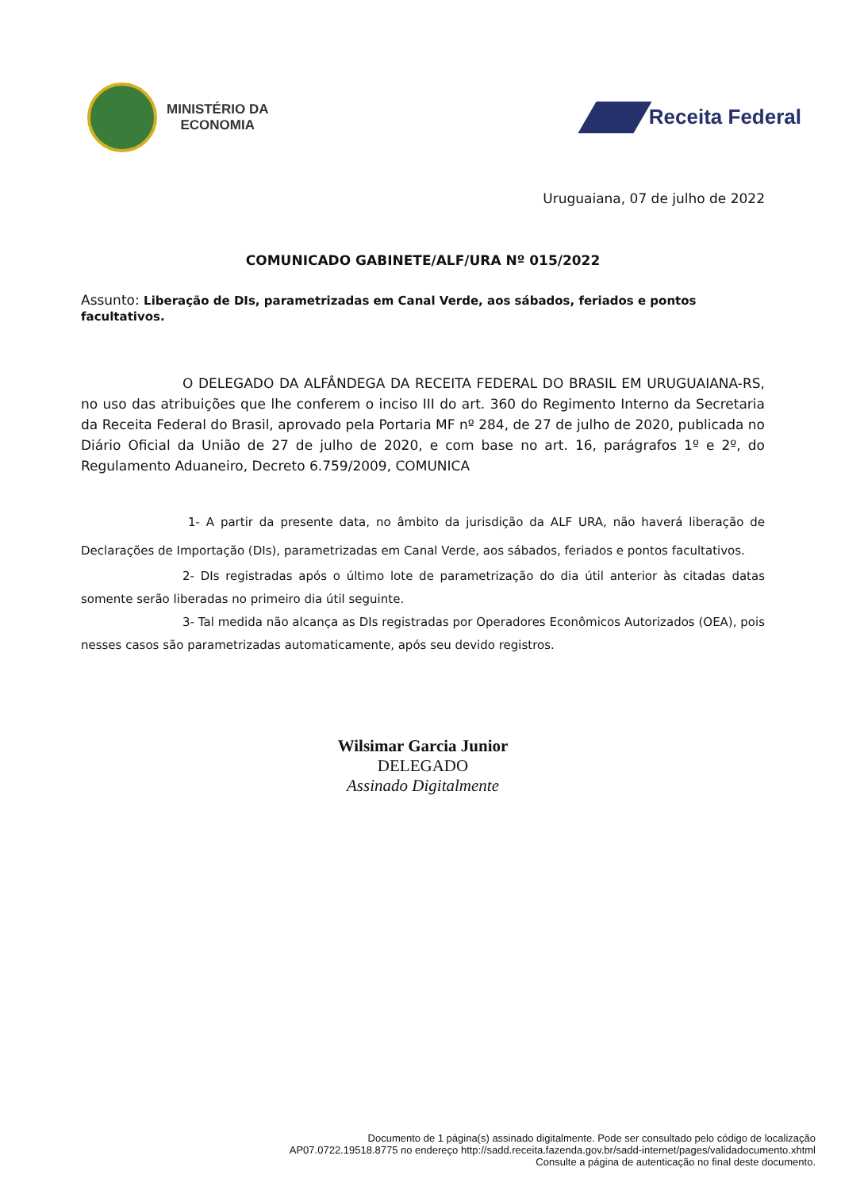MINISTÉRIO DA
ECONOMIA
Receita Federal
Uruguaiana, 07 de julho de 2022
COMUNICADO GABINETE/ALF/URA Nº 015/2022
Assunto: Liberação de DIs, parametrizadas em Canal Verde, aos sábados, feriados e pontos facultativos.
O DELEGADO DA ALFÂNDEGA DA RECEITA FEDERAL DO BRASIL EM URUGUAIANA-RS, no uso das atribuições que lhe conferem o inciso III do art. 360 do Regimento Interno da Secretaria da Receita Federal do Brasil, aprovado pela Portaria MF nº 284, de 27 de julho de 2020, publicada no Diário Oficial da União de 27 de julho de 2020, e com base no art. 16, parágrafos 1º e 2º, do Regulamento Aduaneiro, Decreto 6.759/2009, COMUNICA
1- A partir da presente data, no âmbito da jurisdição da ALF URA, não haverá liberação de Declarações de Importação (DIs), parametrizadas em Canal Verde, aos sábados, feriados e pontos facultativos.
2- DIs registradas após o último lote de parametrização do dia útil anterior às citadas datas somente serão liberadas no primeiro dia útil seguinte.
3- Tal medida não alcança as DIs registradas por Operadores Econômicos Autorizados (OEA), pois nesses casos são parametrizadas automaticamente, após seu devido registros.
Wilsimar Garcia Junior
DELEGADO
Assinado Digitalmente
Documento de 1 página(s) assinado digitalmente. Pode ser consultado pelo código de localização
AP07.0722.19518.8775 no endereço http://sadd.receita.fazenda.gov.br/sadd-internet/pages/validadocumento.xhtml
Consulte a página de autenticação no final deste documento.